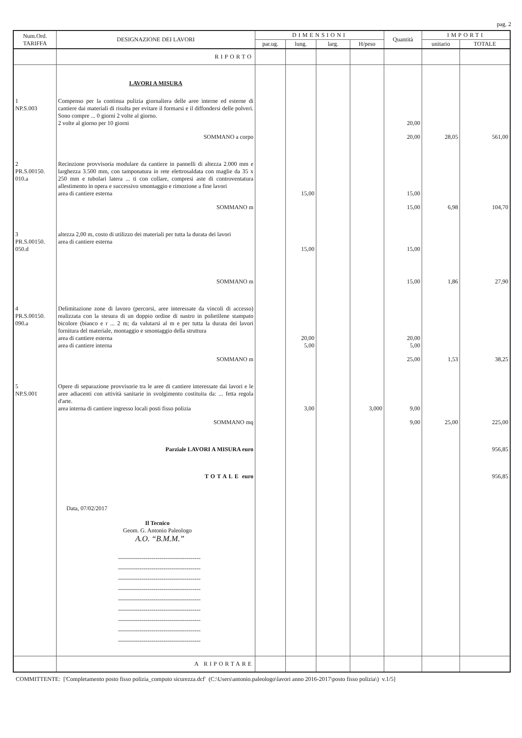pag. 2
| Num.Ord. TARIFFA | DESIGNAZIONE DEI LAVORI | DIMENSIONI | | | | Quantità | IMPORTI | |
| --- | --- | --- | --- | --- | --- | --- | --- | --- |
| | | par.ug. | lung. | larg. | H/peso | | unitario | TOTALE |
| | RIPORTO | | | | | | | |
| | LAVORI A MISURA | | | | | | | |
| 1 NP.S.003 | Compenso per la continua pulizia giornaliera delle aree interne ed esterne di cantiere dai materiali di risulta per evitare il formarsi e il diffondersi delle polveri. Sono compre ... 0 giorni 2 volte al giorno. 2 volte al giorno per 10 giorni | | | | | 20,00 | | |
| | SOMMANO a corpo | | | | | 20,00 | 28,05 | 561,00 |
| 2 PR.S.00150. 010.a | Recinzione provvisoria modulare da cantiere in pannelli di altezza 2.000 mm e larghezza 3.500 mm, con tamponatura in rete elettrosaldata con maglie da 35 x 250 mm e tubolari latera ... ti con collare, compresi aste di controventatura allestimento in opera e successivo smontaggio e rimozione a fine lavori area di cantiere esterna | | 15,00 | | | 15,00 | | |
| | SOMMANO m | | | | | 15,00 | 6,98 | 104,70 |
| 3 PR.S.00150. 050.d | altezza 2,00 m, costo di utilizzo dei materiali per tutta la durata dei lavori area di cantiere esterna | | 15,00 | | | 15,00 | | |
| | SOMMANO m | | | | | 15,00 | 1,86 | 27,90 |
| 4 PR.S.00150. 090.a | Delimitazione zone di lavoro (percorsi, aree interessate da vincoli di accesso) realizzata con la stesura di un doppio ordine di nastro in polietilene stampato bicolore (bianco e r ... 2 m; da valutarsi al m e per tutta la durata dei lavori fornitura del materiale, montaggio e smontaggio della struttura area di cantiere esterna area di cantiere interna | | 20,00 5,00 | | | 20,00 5,00 | | |
| | SOMMANO m | | | | | 25,00 | 1,53 | 38,25 |
| 5 NP.S.001 | Opere di separazione provvisorie tra le aree di cantiere interessate dai lavori e le aree adiacenti con attività sanitarie in svolgimento costituita da: ... fetta regola d'arte. area interna di cantiere ingresso locali posti fisso polizia | | 3,00 | | 3,000 | 9,00 | | |
| | SOMMANO mq | | | | | 9,00 | 25,00 | 225,00 |
| | Parziale LAVORI A MISURA euro | | | | | | | 956,85 |
| | TOTALE euro | | | | | | | 956,85 |
| | Data, 07/02/2017 Il Tecnico Geom. G. Antonio Paleologo A.O. “B.M.M.” ------------------------------------------ ------------------------------------------ ------------------------------------------ ------------------------------------------ ------------------------------------------ ------------------------------------------ ------------------------------------------ ------------------------------------------ ------------------------------------------ | | | | | | | |
| | A RIPORTARE | | | | | | | |
COMMITTENTE: ['Completamento posto fisso polizia_computo sicurezza.dcf' (C:\Users\antonio.paleologo\lavori anno 2016-2017\posto fisso polizia\) v.1/5]